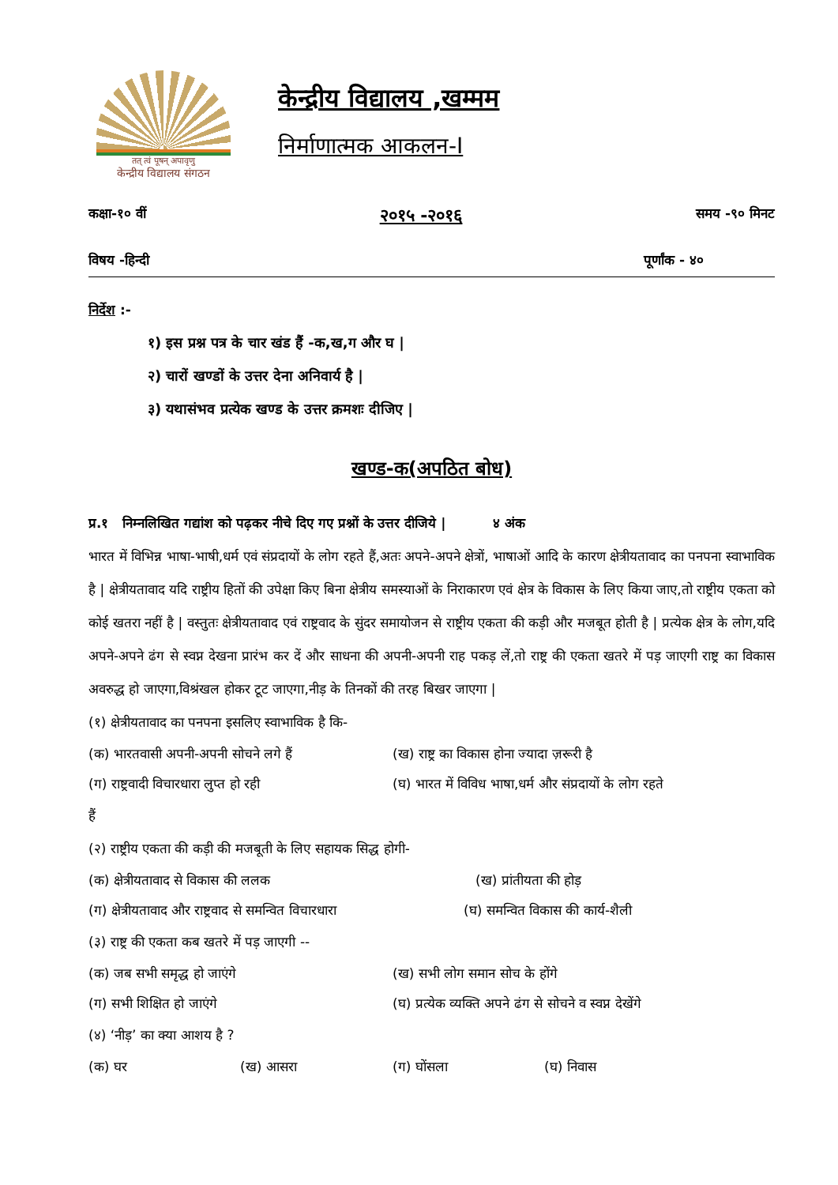तत् त्वं पूषन् अपावृणु
केन्द्रीय विद्यालय संगठन
केन्द्रीय विद्यालय ,खम्मम
निर्माणात्मक आकलन-I
कक्षा-१० वीं २०१५ -२०१६ समय -९० मिनट
विषय -हिन्दी पूर्णांक - ४०
निर्देश :-
१) इस प्रश्न पत्र के चार खंड हैं -क,ख,ग और घ |
२) चारों खण्डों के उत्तर देना अनिवार्य है |
३) यथासंभव प्रत्येक खण्ड के उत्तर क्रमशः दीजिए |
खण्ड-क(अपठित बोध)
प्र.१ निम्नलिखित गद्यांश को पढ़कर नीचे दिए गए प्रश्नों के उत्तर दीजिये | ४ अंक
भारत में विभिन्न भाषा-भाषी,धर्म एवं संप्रदायों के लोग रहते हैं,अतः अपने-अपने क्षेत्रों, भाषाओं आदि के कारण क्षेत्रीयतावाद का पनपना स्वाभाविक है | क्षेत्रीयतावाद यदि राष्ट्रीय हितों की उपेक्षा किए बिना क्षेत्रीय समस्याओं के निराकारण एवं क्षेत्र के विकास के लिए किया जाए,तो राष्ट्रीय एकता को कोई खतरा नहीं है | वस्तुतः क्षेत्रीयतावाद एवं राष्ट्रवाद के सुंदर समायोजन से राष्ट्रीय एकता की कड़ी और मजबूत होती है | प्रत्येक क्षेत्र के लोग,यदि अपने-अपने ढंग से स्वप्न देखना प्रारंभ कर दें और साधना की अपनी-अपनी राह पकड़ लें,तो राष्ट्र की एकता खतरे में पड़ जाएगी राष्ट्र का विकास अवरुद्ध हो जाएगा,विश्रंखल होकर टूट जाएगा,नीड़ के तिनकों की तरह बिखर जाएगा |
(१) क्षेत्रीयतावाद का पनपना इसलिए स्वाभाविक है कि-
(क) भारतवासी अपनी-अपनी सोचने लगे हैं (ख) राष्ट्र का विकास होना ज्यादा ज़रूरी है
(ग) राष्ट्रवादी विचारधारा लुप्त हो रही (घ) भारत में विविध भाषा,धर्म और संप्रदायों के लोग रहते
हैं
(२) राष्ट्रीय एकता की कड़ी की मजबूती के लिए सहायक सिद्ध होगी-
(क) क्षेत्रीयतावाद से विकास की ललक (ख) प्रांतीयता की होड़
(ग) क्षेत्रीयतावाद और राष्ट्रवाद से समन्वित विचारधारा (घ) समन्वित विकास की कार्य-शैली
(३) राष्ट्र की एकता कब खतरे में पड़ जाएगी --
(क) जब सभी समृद्ध हो जाएंगे (ख) सभी लोग समान सोच के होंगे
(ग) सभी शिक्षित हो जाएंगे (घ) प्रत्येक व्यक्ति अपने ढंग से सोचने व स्वप्न देखेंगे
(४) ‘नीड़’ का क्या आशय है ?
(क) घर (ख) आसरा (ग) घोंसला (घ) निवास